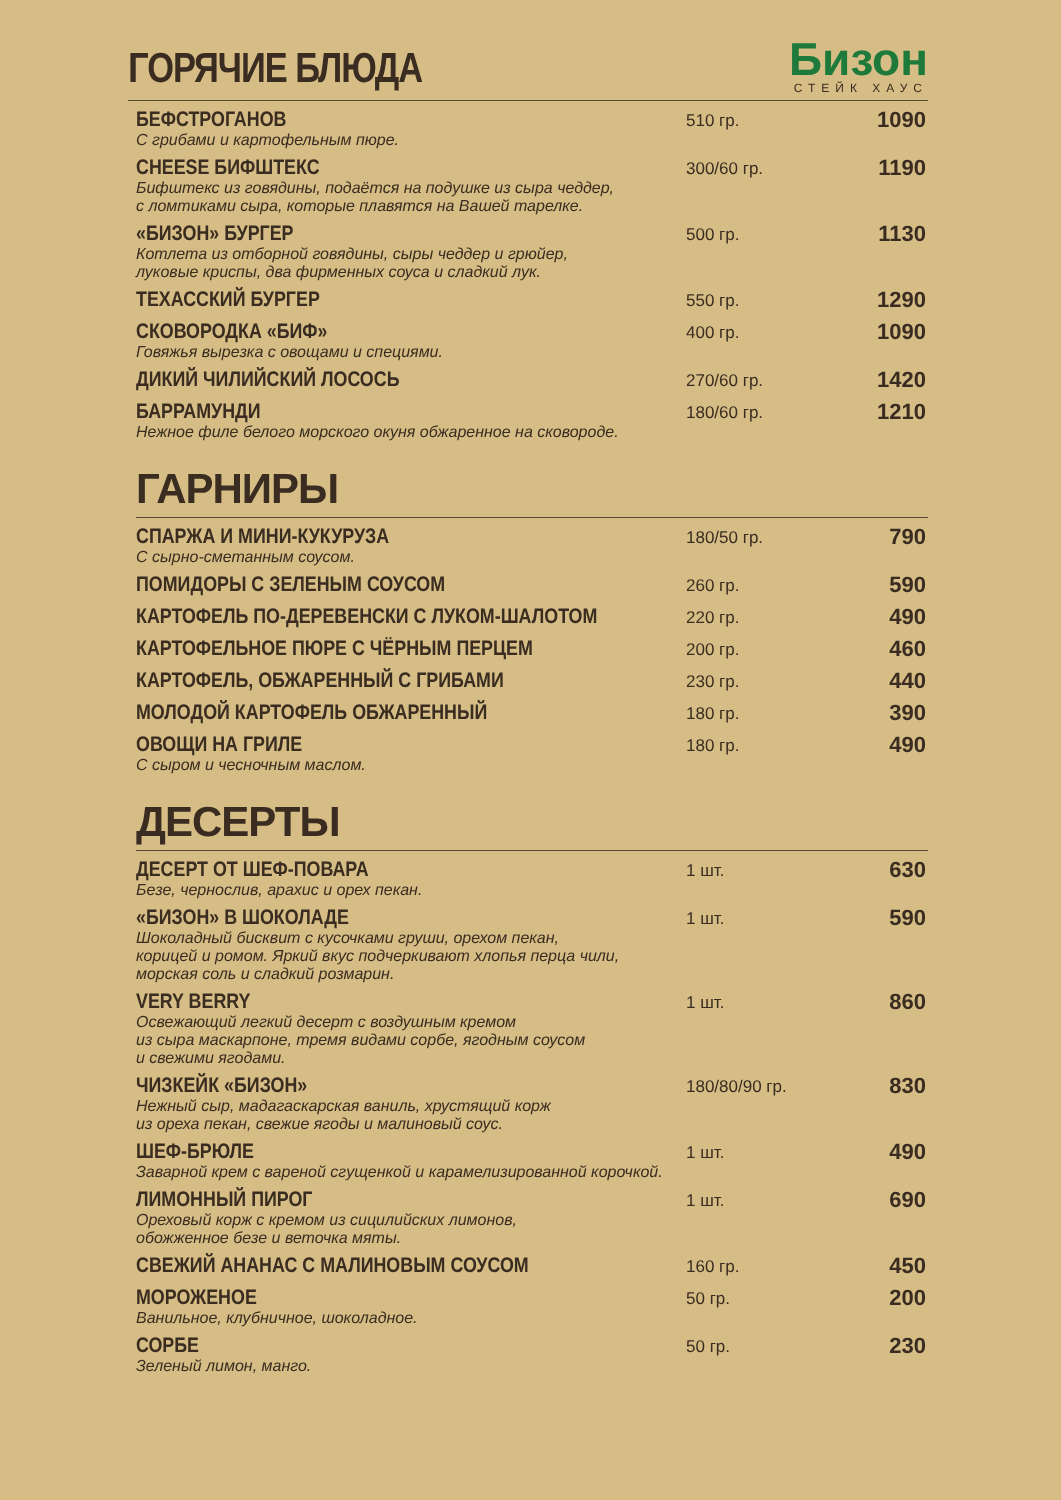ГОРЯЧИЕ БЛЮДА
Бизон
СТЕЙК ХАУС
| БЕФСТРОГАНОВ С грибами и картофельным пюре. | 510 гр. | 1090 |
| CHEESE БИФШТЕКС Бифштекс из говядины, подаётся на подушке из сыра чеддер, с ломтиками сыра, которые плавятся на Вашей тарелке. | 300/60 гр. | 1190 |
| «БИЗОН» БУРГЕР Котлета из отборной говядины, сыры чеддер и грюйер, луковые криспы, два фирменных соуса и сладкий лук. | 500 гр. | 1130 |
| ТЕХАССКИЙ БУРГЕР | 550 гр. | 1290 |
| СКОВОРОДКА «БИФ» Говяжья вырезка с овощами и специями. | 400 гр. | 1090 |
| ДИКИЙ ЧИЛИЙСКИЙ ЛОСОСЬ | 270/60 гр. | 1420 |
| БАРРАМУНДИ Нежное филе белого морского окуня обжаренное на сковороде. | 180/60 гр. | 1210 |
ГАРНИРЫ
| СПАРЖА И МИНИ-КУКУРУЗА С сырно-сметанным соусом. | 180/50 гр. | 790 |
| ПОМИДОРЫ С ЗЕЛЕНЫМ СОУСОМ | 260 гр. | 590 |
| КАРТОФЕЛЬ ПО-ДЕРЕВЕНСКИ С ЛУКОМ-ШАЛОТОМ | 220 гр. | 490 |
| КАРТОФЕЛЬНОЕ ПЮРЕ С ЧЁРНЫМ ПЕРЦЕМ | 200 гр. | 460 |
| КАРТОФЕЛЬ, ОБЖАРЕННЫЙ С ГРИБАМИ | 230 гр. | 440 |
| МОЛОДОЙ КАРТОФЕЛЬ ОБЖАРЕННЫЙ | 180 гр. | 390 |
| ОВОЩИ НА ГРИЛЕ С сыром и чесночным маслом. | 180 гр. | 490 |
ДЕСЕРТЫ
| ДЕСЕРТ ОТ ШЕФ-ПОВАРА Безе, чернослив, арахис и орех пекан. | 1 шт. | 630 |
| «БИЗОН» В ШОКОЛАДЕ Шоколадный бисквит с кусочками груши, орехом пекан, корицей и ромом. Яркий вкус подчеркивают хлопья перца чили, морская соль и сладкий розмарин. | 1 шт. | 590 |
| VERY BERRY Освежающий легкий десерт с воздушным кремом из сыра маскарпоне, тремя видами сорбе, ягодным соусом и свежими ягодами. | 1 шт. | 860 |
| ЧИЗКЕЙК «БИЗОН» Нежный сыр, мадагаскарская ваниль, хрустящий корж из ореха пекан, свежие ягоды и малиновый соус. | 180/80/90 гр. | 830 |
| ШЕФ-БРЮЛЕ Заварной крем с вареной сгущенкой и карамелизированной корочкой. | 1 шт. | 490 |
| ЛИМОННЫЙ ПИРОГ Ореховый корж с кремом из сицилийских лимонов, обожженное безе и веточка мяты. | 1 шт. | 690 |
| СВЕЖИЙ АНАНАС С МАЛИНОВЫМ СОУСОМ | 160 гр. | 450 |
| МОРОЖЕНОЕ Ванильное, клубничное, шоколадное. | 50 гр. | 200 |
| СОРБЕ Зеленый лимон, манго. | 50 гр. | 230 |